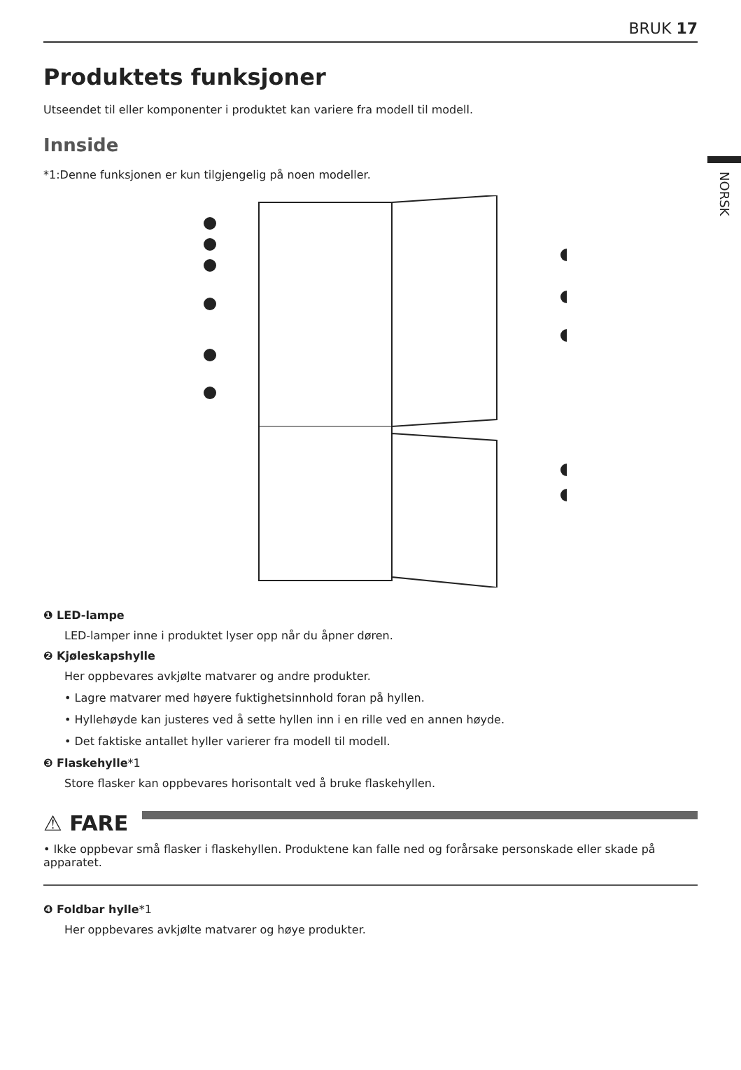BRUK 17
NORSK
Produktets funksjoner
Utseendet til eller komponenter i produktet kan variere fra modell til modell.
Innside
*1:Denne funksjonen er kun tilgjengelig på noen modeller.
❶ LED-lampe
LED-lamper inne i produktet lyser opp når du åpner døren.
❷ Kjøleskapshylle
Her oppbevares avkjølte matvarer og andre produkter.
• Lagre matvarer med høyere fuktighetsinnhold foran på hyllen.
• Hyllehøyde kan justeres ved å sette hyllen inn i en rille ved en annen høyde.
• Det faktiske antallet hyller varierer fra modell til modell.
❸ Flaskehylle*1
Store flasker kan oppbevares horisontalt ved å bruke flaskehyllen.
⚠ FARE
• Ikke oppbevar små flasker i flaskehyllen. Produktene kan falle ned og forårsake personskade eller skade på apparatet.
❹ Foldbar hylle*1
Her oppbevares avkjølte matvarer og høye produkter.